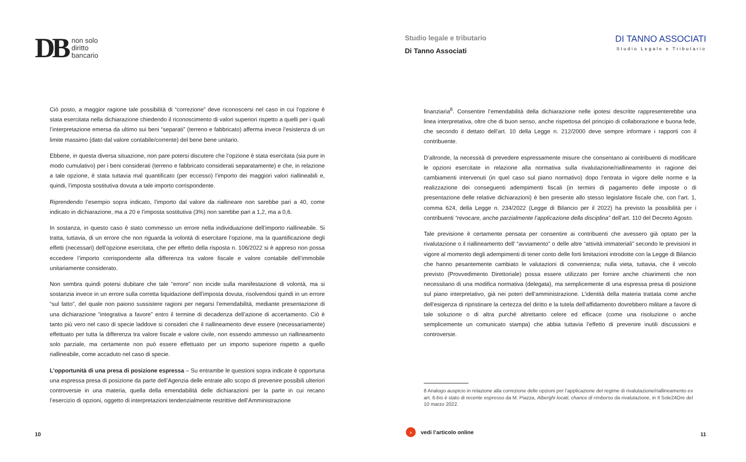DB
non solo
diritto
bancario
Ciò posto, a maggior ragione tale possibilità di “correzione” deve riconoscersi nel caso in cui l’opzione è stata esercitata nella dichiarazione chiedendo il riconoscimento di valori superiori rispetto a quelli per i quali l’interpretazione emersa da ultimo sui beni “separati” (terreno e fabbricato) afferma invece l’esistenza di un limite massimo (dato dal valore contabile/corrente) del bene bene unitario.
Ebbene, in questa diversa situazione, non pare potersi discutere che l’opzione è stata esercitata (sia pure in modo cumulativo) per i beni considerati (terreno e fabbricato considerati separatamente) e che, in relazione a tale opzione, è stata tuttavia mal quantificato (per eccesso) l’importo dei maggiori valori riallineabili e, quindi, l’imposta sostitutiva dovuta a tale importo corrispondente.
Riprendendo l’esempio sopra indicato, l’importo dal valore da riallineare non sarebbe pari a 40, come indicato in dichiarazione, ma a 20 e l’imposta sostitutiva (3%) non sarebbe pari a 1,2, ma a 0,6.
In sostanza, in questo caso è stato commesso un errore nella individuazione dell’importo riallineabile. Si tratta, tuttavia, di un errore che non riguarda la volontà di esercitare l’opzione, ma la quantificazione degli effetti (necessari) dell’opzione esercitata, che per effetto della risposta n. 106/2022 si è appreso non possa eccedere l’importo corrispondente alla differenza tra valore fiscale e valore contabile dell’immobile unitariamente considerato.
Non sembra quindi potersi dubitare che tale “errore” non incide sulla manifestazione di volontà, ma si sostanzia invece in un errore sulla corretta liquidazione dell’imposta dovuta, risolvendosi quindi in un errore “sul fatto”, del quale non paiono sussistere ragioni per negarsi l’emendabilità, mediante presentazione di una dichiarazione “integrativa a favore” entro il termine di decadenza dell’azione di accertamento. Ciò è tanto più vero nel caso di specie laddove si consideri che il riallineamento deve essere (necessariamente) effettuato per tutta la differenza tra valore fiscale e valore civile, non essendo ammesso un riallineamento solo parziale, ma certamente non può essere effettuato per un importo superiore rispetto a quello riallineabile, come accaduto nel caso di specie.
L’opportunità di una presa di posizione espressa – Su entrambe le questioni sopra indicate è opportuna una espressa presa di posizione da parte dell’Agenzia delle entrate allo scopo di prevenire possibili ulteriori controversie in una materia, quella della emendabilità delle dichiarazioni per la parte in cui recano l’esercizio di opzioni, oggetto di interpretazioni tendenzialmente restrittive dell’Amministrazione
10
Studio legale e tributario
Di Tanno Associati
DI TANNO ASSOCIATI
Studio Legale e Tributario
finanziaria<sup>8</sup>. Consentire l’emendabilità della dichiarazione nelle ipotesi descritte rappresenterebbe una linea interpretativa, oltre che di buon senso, anche rispettosa del principio di collaborazione e buona fede, che secondo il dettato dell’art. 10 della Legge n. 212/2000 deve sempre informare i rapporti con il contribuente.
D’altronde, la necessità di prevedere espressamente misure che consentano ai contribuenti di modificare le opzioni esercitate in relazione alla normativa sulla rivalutazione/riallineamento in ragione dei cambiamenti intervenuti (in quel caso sul piano normativo) dopo l’entrata in vigore delle norme e la realizzazione dei conseguenti adempimenti fiscali (in termini di pagamento delle imposte o di presentazione delle relative dichiarazioni) è ben presente allo stesso legislatore fiscale che, con l’art. 1, comma 624, della Legge n. 234/2022 (Legge di Bilancio per il 2022) ha previsto la possibilità per i contribuenti “revocare, anche parzialmente l’applicazione della disciplina” dell’art. 110 del Decreto Agosto.
Tale previsione è certamente pensata per consentire ai contribuenti che avessero già optato per la rivalutazione o il riallineamento dell’ “avviamento” o delle altre “attività immateriali” secondo le previsioni in vigore al momento degli adempimenti di tener conto delle forti limitazioni introdotte con la Legge di Bilancio che hanno pesantemente cambiato le valutazioni di convenienza; nulla vieta, tuttavia, che il veicolo previsto (Provvedimento Direttoriale) possa essere utilizzato per fornire anche chiarimenti che non necessitano di una modifica normativa (delegata), ma semplicemente di una espressa presa di posizione sul piano interpretativo, già nei poteri dell’amministrazione. L’identità della materia trattata come anche dell’esigenza di ripristinare la certezza del diritto e la tutela dell’affidamento dovrebbero militare a favore di tale soluzione o di altra purché altrettanto celere ed efficace (come una risoluzione o anche semplicemente un comunicato stampa) che abbia tuttavia l’effetto di prevenire inutili discussioni e controversie.
8 Analogo auspicio in relazione alla correzione delle opzioni per l’applicazione del regime di rivalutazione/riallineamento ex art. 6-bis è stato di recente espresso da M. Piazza, Alberghi locati, chance di rimborso da rivalutazione, in Il Sole24Ore del 10 marzo 2022.
› vedi l’articolo online 11